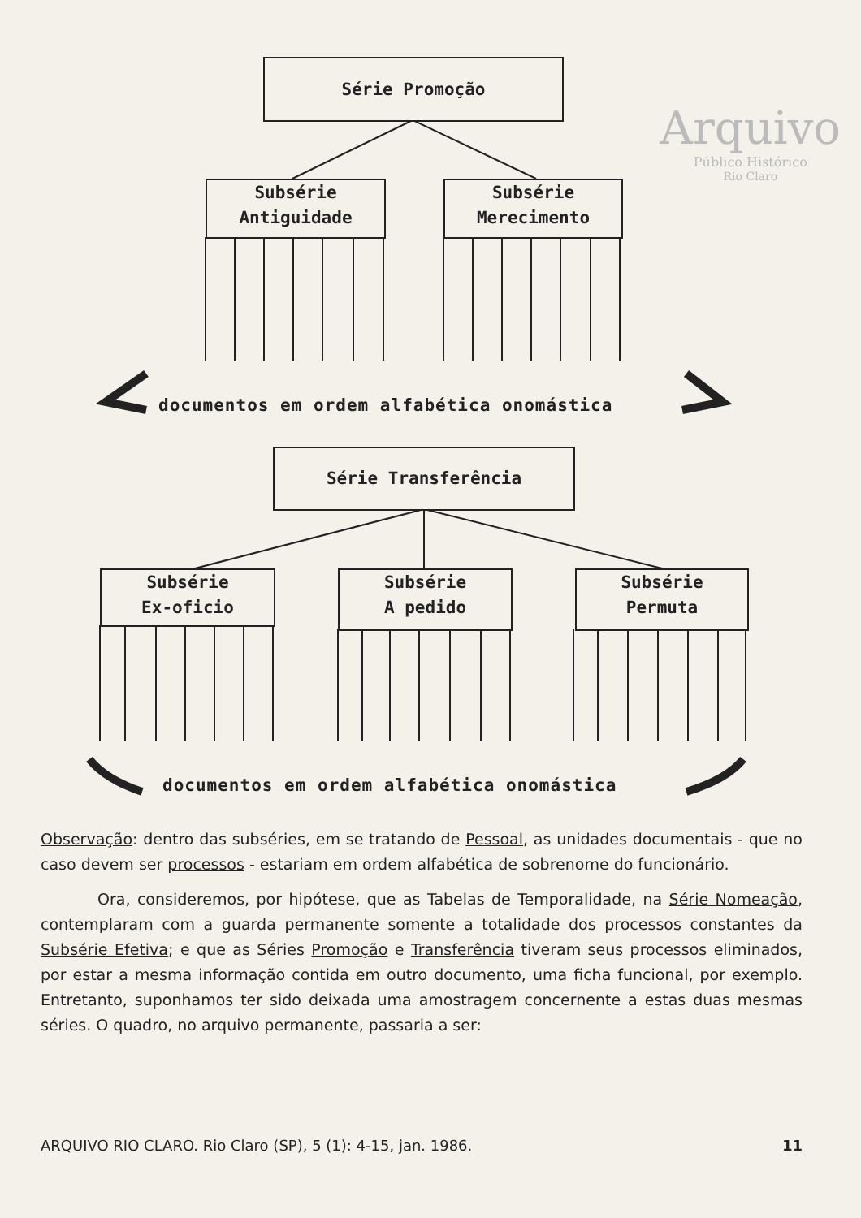Arquivo
Público Histórico
Rio Claro
Série Promoção
Subsérie
Antiguidade
Subsérie
Merecimento
documentos em ordem alfabética onomástica
Série Transferência
Subsérie
Ex-oficio
Subsérie
A pedido
Subsérie
Permuta
documentos em ordem alfabética onomástica
Observação: dentro das subséries, em se tratando de Pessoal, as unidades documentais - que no caso devem ser processos - estariam em ordem alfabética de sobrenome do funcionário.
Ora, consideremos, por hipótese, que as Tabelas de Temporalidade, na Série Nomeação, contemplaram com a guarda permanente somente a totalidade dos processos constantes da Subsérie Efetiva; e que as Séries Promoção e Transferência tiveram seus processos eliminados, por estar a mesma informação contida em outro documento, uma ficha funcional, por exemplo. Entretanto, suponhamos ter sido deixada uma amostragem concernente a estas duas mesmas séries. O quadro, no arquivo permanente, passaria a ser:
ARQUIVO RIO CLARO. Rio Claro (SP), 5 (1): 4-15, jan. 1986. 11